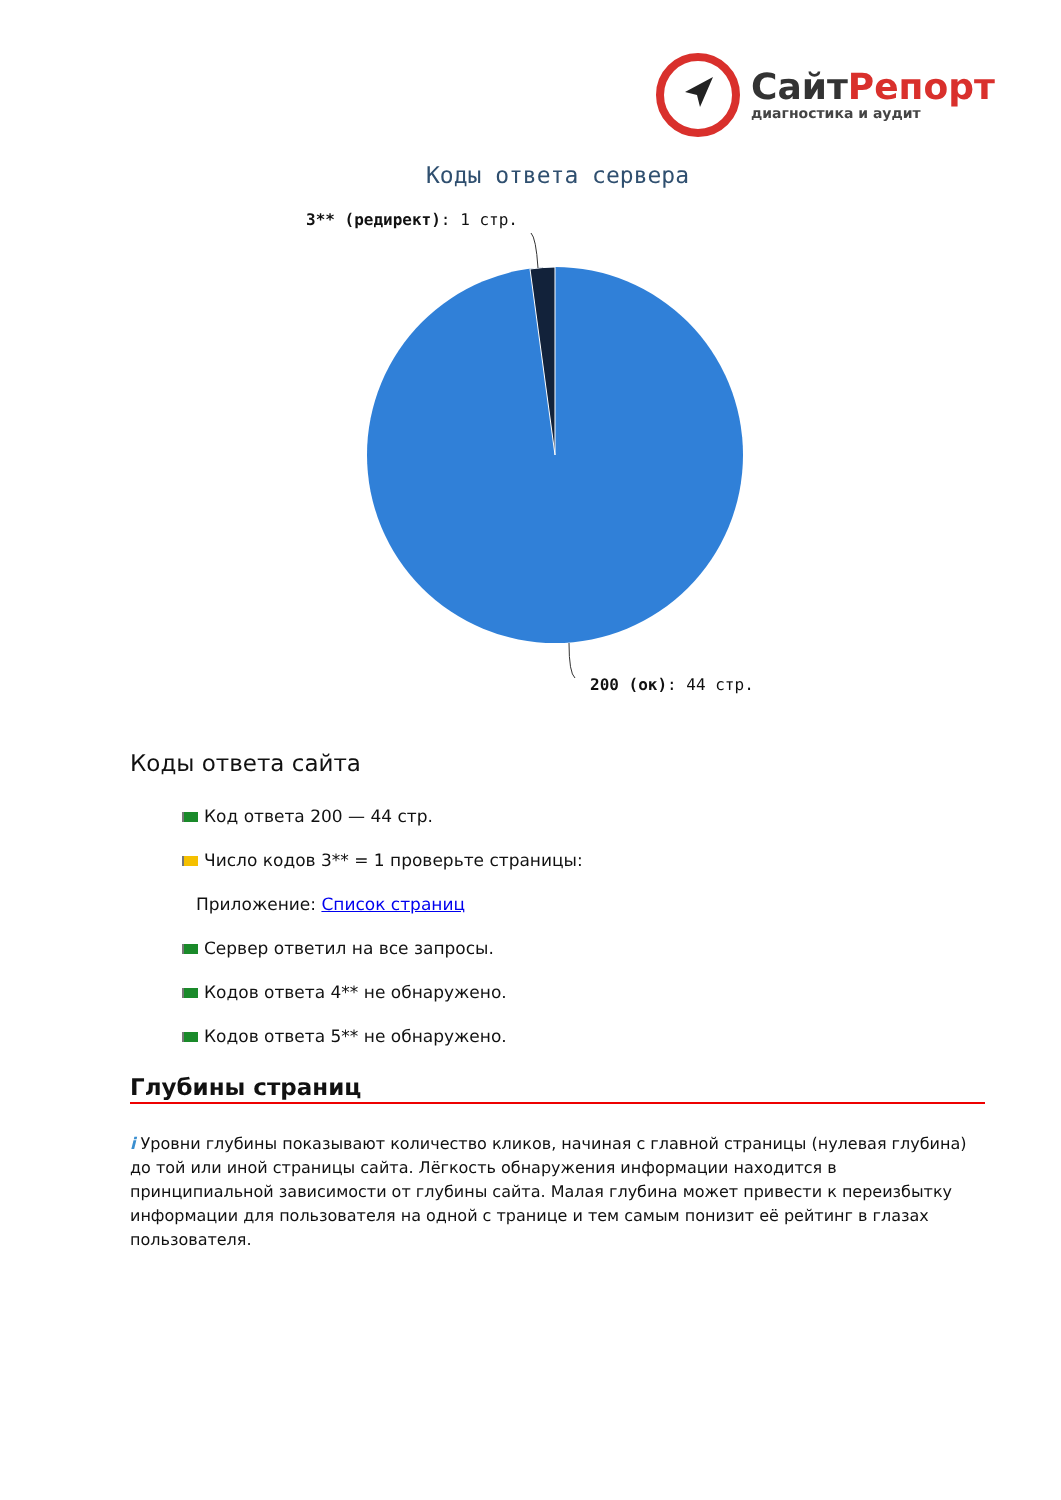СайтРепорт
диагностика и аудит
Коды ответа сервера
3** (редирект): 1 стр.
200 (ок): 44 стр.
Коды ответа сайта
Код ответа 200 — 44 стр.
Число кодов 3** = 1 проверьте страницы:
Приложение: Список страниц
Сервер ответил на все запросы.
Кодов ответа 4** не обнаружено.
Кодов ответа 5** не обнаружено.
Глубины страниц
i Уровни глубины показывают количество кликов, начиная с главной страницы (нулевая глубина) до той или иной страницы сайта. Лёгкость обнаружения информации находится в принципиальной зависимости от глубины сайта. Малая глубина может привести к переизбытку информации для пользователя на одной с транице и тем самым понизит её рейтинг в глазах пользователя.